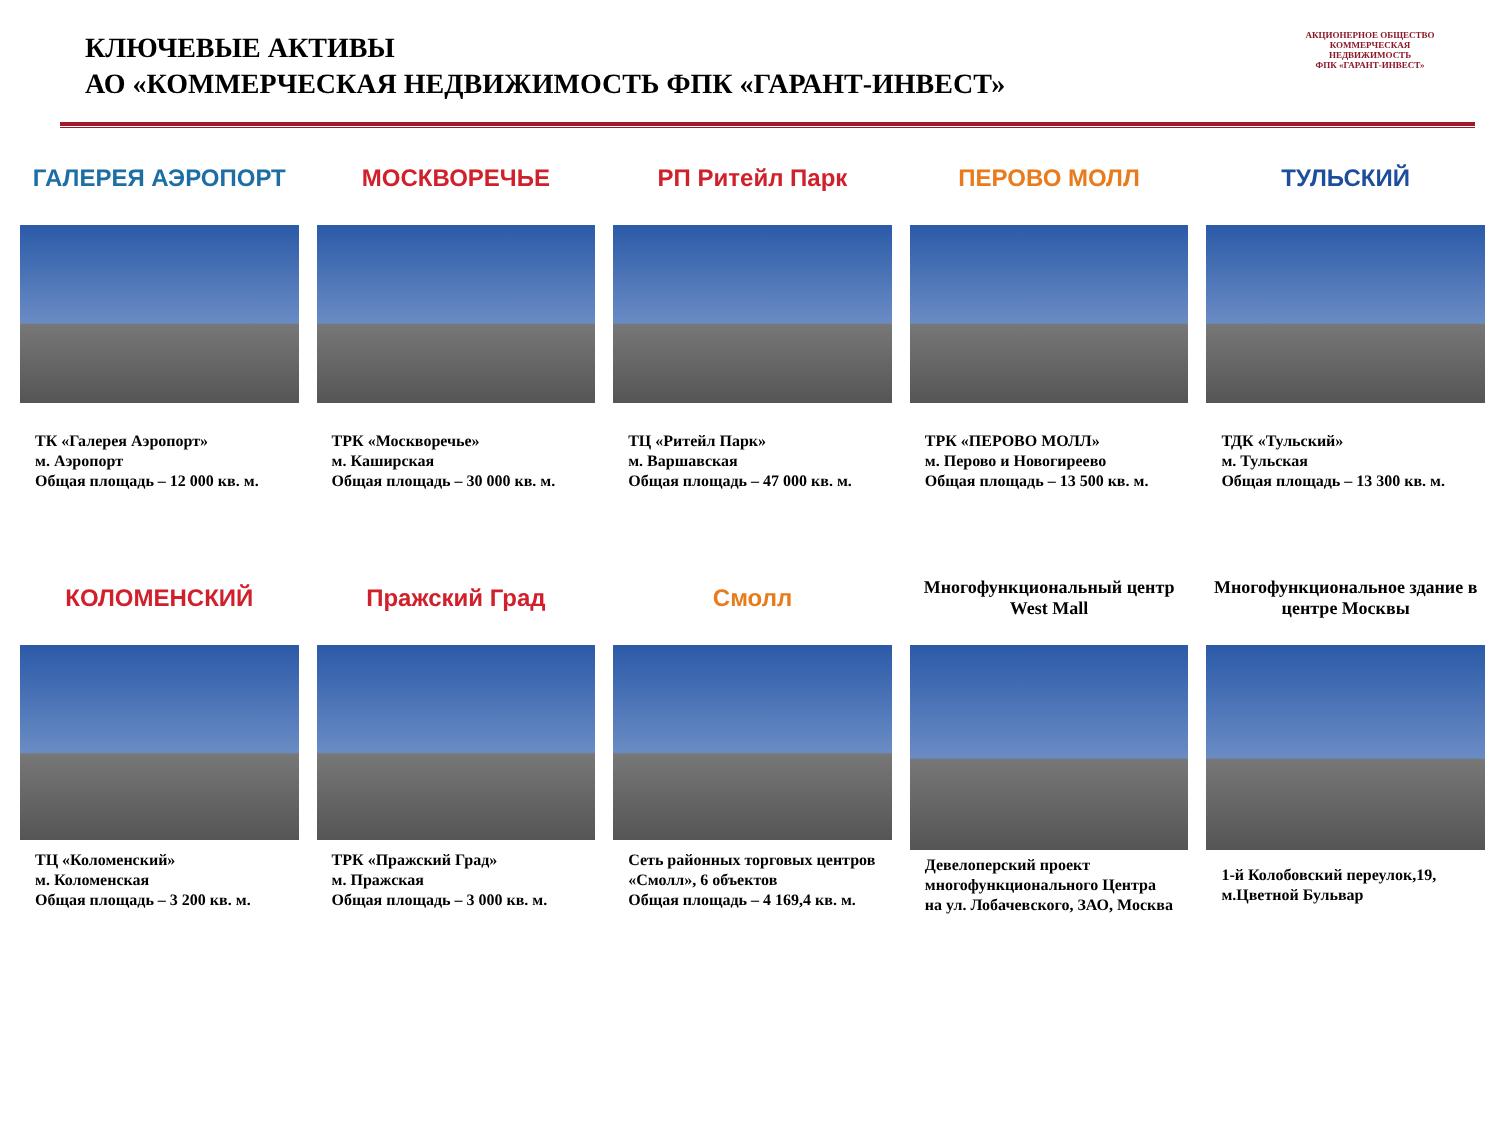КЛЮЧЕВЫЕ АКТИВЫ
АО «КОММЕРЧЕСКАЯ НЕДВИЖИМОСТЬ ФПК «ГАРАНТ-ИНВЕСТ»
АКЦИОНЕРНОЕ ОБЩЕСТВО
КОММЕРЧЕСКАЯ НЕДВИЖИМОСТЬ
ФПК «ГАРАНТ-ИНВЕСТ»
ГАЛЕРЕЯ АЭРОПОРТ
ТК «Галерея Аэропорт»
м. Аэропорт
Общая площадь – 12 000 кв. м.
МОСКВОРЕЧЬЕ
ТРК «Москворечье»
м. Каширская
Общая площадь – 30 000 кв. м.
РП Ритейл Парк
ТЦ «Ритейл Парк»
м. Варшавская
Общая площадь – 47 000 кв. м.
ПЕРОВО МОЛЛ
ТРК «ПЕРОВО МОЛЛ»
м. Перово и Новогиреево
Общая площадь – 13 500 кв. м.
ТУЛЬСКИЙ
ТДК «Тульский»
м. Тульская
Общая площадь – 13 300 кв. м.
КОЛОМЕНСКИЙ
ТЦ «Коломенский»
м. Коломенская
Общая площадь – 3 200 кв. м.
Пражский Град
ТРК «Пражский Град»
м. Пражская
Общая площадь – 3 000 кв. м.
Смолл
Сеть районных торговых центров «Смолл», 6 объектов
Общая площадь – 4 169,4 кв. м.
Многофункциональный центр West Mall
Девелоперский проект многофункционального Центра на ул. Лобачевского, ЗАО, Москва
Многофункциональное здание в центре Москвы
1-й Колобовский переулок,19, м.Цветной Бульвар